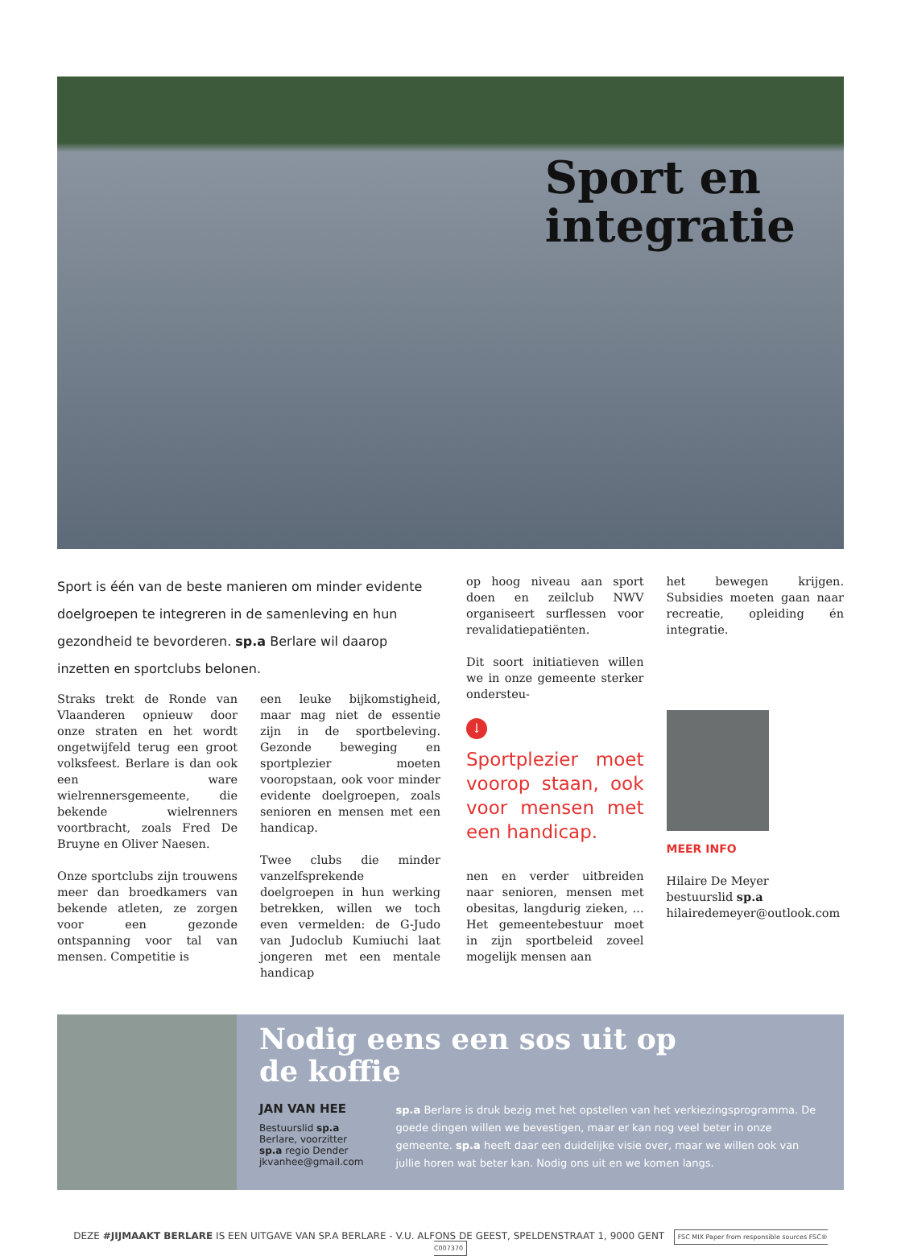Sport en
integratie
Sport is één van de beste manieren om minder evidente doelgroepen te integreren in de samenleving en hun gezondheid te bevorderen. sp.a Berlare wil daarop inzetten en sportclubs belonen.
Straks trekt de Ronde van Vlaanderen opnieuw door onze straten en het wordt ongetwijfeld terug een groot volksfeest. Berlare is dan ook een ware wielrennersgemeente, die bekende wielrenners voortbracht, zoals Fred De Bruyne en Oliver Naesen.
Onze sportclubs zijn trouwens meer dan broedkamers van bekende atleten, ze zorgen voor een gezonde ontspanning voor tal van mensen. Competitie is
een leuke bijkomstigheid, maar mag niet de essentie zijn in de sportbeleving. Gezonde beweging en sportplezier moeten vooropstaan, ook voor minder evidente doelgroepen, zoals senioren en mensen met een handicap.
Twee clubs die minder vanzelfsprekende doelgroepen in hun werking betrekken, willen we toch even vermelden: de G-Judo van Judoclub Kumiuchi laat jongeren met een mentale handicap
op hoog niveau aan sport doen en zeilclub NWV organiseert surflessen voor revalidatiepatiënten.
Dit soort initiatieven willen we in onze gemeente sterker ondersteu-
↓
Sportplezier moet voorop staan, ook voor mensen met een handicap.
nen en verder uitbreiden naar senioren, mensen met obesitas, langdurig zieken, ... Het gemeentebestuur moet in zijn sportbeleid zoveel mogelijk mensen aan
het bewegen krijgen. Subsidies moeten gaan naar recreatie, opleiding én integratie.
MEER INFO
Hilaire De Meyer
bestuurslid sp.a
hilairedemeyer@outlook.com
Nodig eens een sos uit op
de koffie
JAN VAN HEE
Bestuurslid sp.a Berlare, voorzitter sp.a regio Dender jkvanhee@gmail.com
sp.a Berlare is druk bezig met het opstellen van het verkiezingsprogramma. De goede dingen willen we bevestigen, maar er kan nog veel beter in onze gemeente. sp.a heeft daar een duidelijke visie over, maar we willen ook van jullie horen wat beter kan. Nodig ons uit en we komen langs.
DEZE #JIJMAAKT BERLARE IS EEN UITGAVE VAN SP.A BERLARE - V.U. ALFONS DE GEEST, SPELDENSTRAAT 1, 9000 GENT FSC MIX Paper from responsible sources FSC® C007370